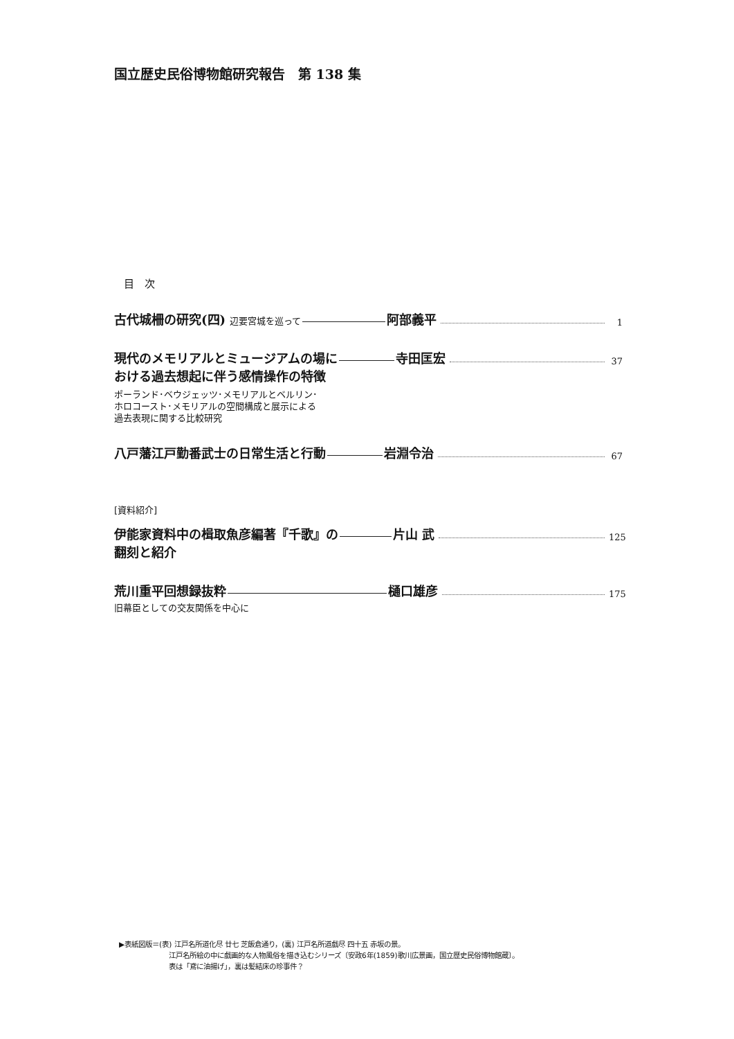国立歴史民俗博物館研究報告　第 138 集
目　次
古代城柵の研究(四) 辺要宮城を巡って 阿部義平 1
現代のメモリアルとミュージアムの場に 寺田匡宏 37
おける過去想起に伴う感情操作の特徴
ポーランド･ベウジェッツ･メモリアルとベルリン･
ホロコースト･メモリアルの空間構成と展示による
過去表現に関する比較研究
八戸藩江戸勤番武士の日常生活と行動 岩淵令治 67
[資料紹介]
伊能家資料中の楫取魚彦編著『千歌』の 片山 武 125
翻刻と紹介
荒川重平回想録抜粋 樋口雄彦 175
旧幕臣としての交友関係を中心に
▶表紙図版＝(表) 江戸名所道化尽 廿七 芝飯倉通り，(裏) 江戸名所道戯尽 四十五 赤坂の景。
江戸名所絵の中に戯画的な人物風俗を描き込むシリーズ〔安政6年(1859)歌川広景画，国立歴史民俗博物館蔵〕。
表は「鳶に油揚げ」，裏は髪結床の珍事件？